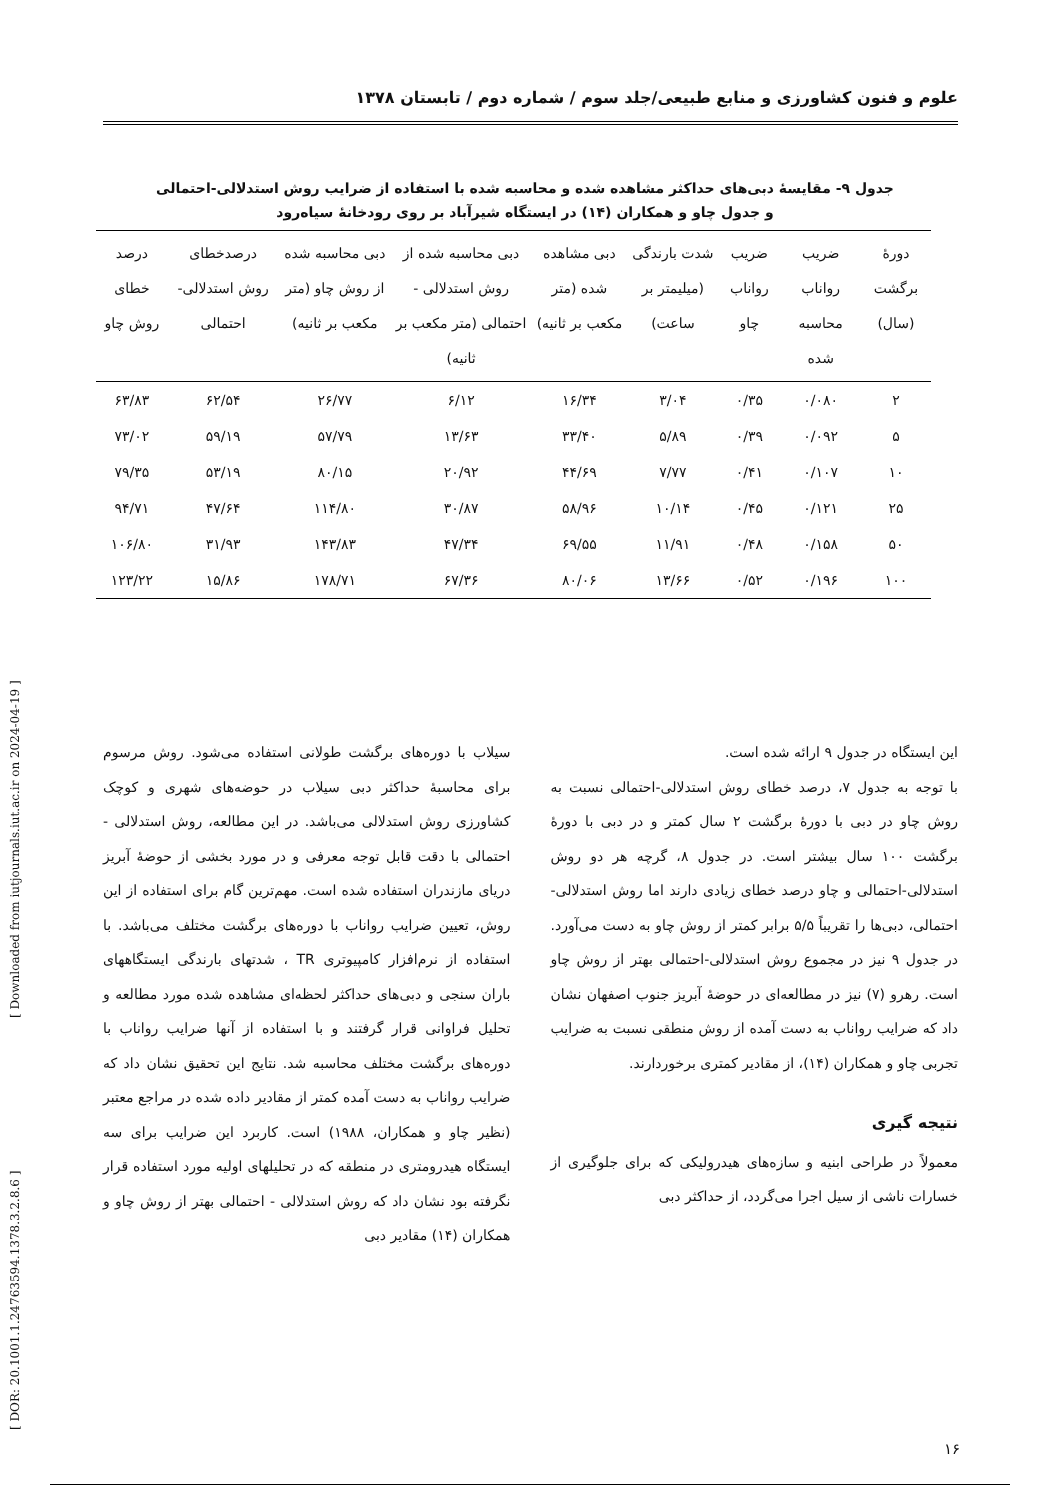علوم و فنون کشاورزی و منابع طبیعی/جلد سوم / شماره دوم / تابستان ۱۳۷۸
جدول ۹- مقایسهٔ دبی‌های حداکثر مشاهده شده و محاسبه شده با استفاده از ضرایب روش استدلالی-احتمالی و جدول چاو و همکاران (۱۴) در ایستگاه شیرآباد بر روی رودخانهٔ سیاه‌رود
| دورهٔ برگشت (سال) | ضریب رواناب محاسبه شده | ضریب رواناب چاو | شدت بارندگی (میلیمتر بر ساعت) | دبی مشاهده شده (متر مکعب بر ثانیه) | دبی محاسبه شده از روش استدلالی - احتمالی (متر مکعب بر ثانیه) | دبی محاسبه شده از روش چاو (متر مکعب بر ثانیه) | درصدخطای روش استدلالی- احتمالی | درصد خطای روش چاو |
| --- | --- | --- | --- | --- | --- | --- | --- | --- |
| ۲ | ۰/۰۸۰ | ۰/۳۵ | ۳/۰۴ | ۱۶/۳۴ | ۶/۱۲ | ۲۶/۷۷ | ۶۲/۵۴ | ۶۳/۸۳ |
| ۵ | ۰/۰۹۲ | ۰/۳۹ | ۵/۸۹ | ۳۳/۴۰ | ۱۳/۶۳ | ۵۷/۷۹ | ۵۹/۱۹ | ۷۳/۰۲ |
| ۱۰ | ۰/۱۰۷ | ۰/۴۱ | ۷/۷۷ | ۴۴/۶۹ | ۲۰/۹۲ | ۸۰/۱۵ | ۵۳/۱۹ | ۷۹/۳۵ |
| ۲۵ | ۰/۱۲۱ | ۰/۴۵ | ۱۰/۱۴ | ۵۸/۹۶ | ۳۰/۸۷ | ۱۱۴/۸۰ | ۴۷/۶۴ | ۹۴/۷۱ |
| ۵۰ | ۰/۱۵۸ | ۰/۴۸ | ۱۱/۹۱ | ۶۹/۵۵ | ۴۷/۳۴ | ۱۴۳/۸۳ | ۳۱/۹۳ | ۱۰۶/۸۰ |
| ۱۰۰ | ۰/۱۹۶ | ۰/۵۲ | ۱۳/۶۶ | ۸۰/۰۶ | ۶۷/۳۶ | ۱۷۸/۷۱ | ۱۵/۸۶ | ۱۲۳/۲۲ |
این ایستگاه در جدول ۹ ارائه شده است.
با توجه به جدول ۷، درصد خطای روش استدلالی-احتمالی نسبت به روش چاو در دبی با دورهٔ برگشت ۲ سال کمتر و در دبی با دورهٔ برگشت ۱۰۰ سال بیشتر است. در جدول ۸، گرچه هر دو روش استدلالی-احتمالی و چاو درصد خطای زیادی دارند اما روش استدلالی-احتمالی، دبی‌ها را تقریباً ۵/۵ برابر کمتر از روش چاو به دست می‌آورد. در جدول ۹ نیز در مجموع روش استدلالی-احتمالی بهتر از روش چاو است. رهرو (۷) نیز در مطالعه‌ای در حوضهٔ آبریز جنوب اصفهان نشان داد که ضرایب رواناب به دست آمده از روش منطقی نسبت به ضرایب تجربی چاو و همکاران (۱۴)، از مقادیر کمتری برخوردارند.
نتیجه گیری
معمولاً در طراحی ابنیه و سازه‌های هیدرولیکی که برای جلوگیری از خسارات ناشی از سیل اجرا می‌گردد، از حداکثر دبی
سیلاب با دوره‌های برگشت طولانی استفاده می‌شود. روش مرسوم برای محاسبهٔ حداکثر دبی سیلاب در حوضه‌های شهری و کوچک کشاورزی روش استدلالی می‌باشد. در این مطالعه، روش استدلالی - احتمالی با دقت قابل توجه معرفی و در مورد بخشی از حوضهٔ آبریز دریای مازندران استفاده شده است. مهم‌ترین گام برای استفاده از این روش، تعیین ضرایب رواناب با دوره‌های برگشت مختلف می‌باشد. با استفاده از نرم‌افزار کامپیوتری TR ، شدتهای بارندگی ایستگاههای باران سنجی و دبی‌های حداکثر لحظه‌ای مشاهده شده مورد مطالعه و تحلیل فراوانی قرار گرفتند و با استفاده از آنها ضرایب رواناب با دوره‌های برگشت مختلف محاسبه شد. نتایج این تحقیق نشان داد که ضرایب رواناب به دست آمده کمتر از مقادیر داده شده در مراجع معتبر (نظیر چاو و همکاران، ۱۹۸۸) است. کاربرد این ضرایب برای سه ایستگاه هیدرومتری در منطقه که در تحلیلهای اولیه مورد استفاده قرار نگرفته بود نشان داد که روش استدلالی - احتمالی بهتر از روش چاو و همکاران (۱۴) مقادیر دبی
۱۶
[ DOR: 20.1001.1.24763594.1378.3.2.8.6 ] [ Downloaded from iutjournals.iut.ac.ir on 2024-04-19 ]